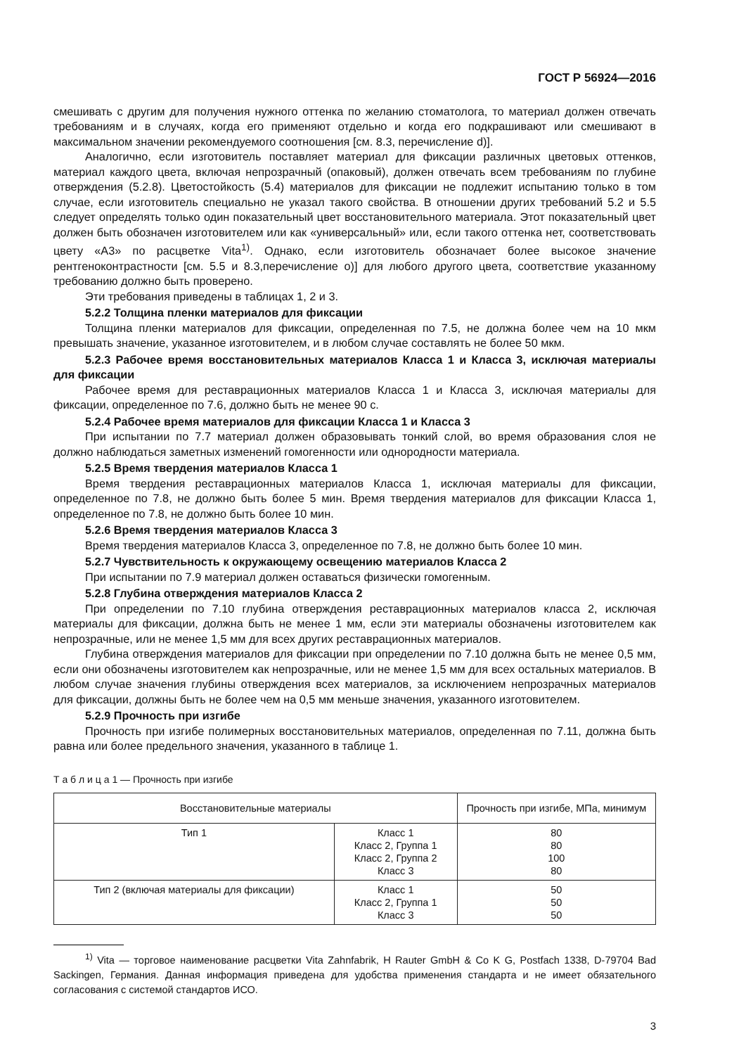ГОСТ Р 56924—2016
смешивать с другим для получения нужного оттенка по желанию стоматолога, то материал должен отвечать требованиям и в случаях, когда его применяют отдельно и когда его подкрашивают или смешивают в максимальном значении рекомендуемого соотношения [см. 8.3, перечисление d)].
Аналогично, если изготовитель поставляет материал для фиксации различных цветовых оттенков, материал каждого цвета, включая непрозрачный (опаковый), должен отвечать всем требованиям по глубине отверждения (5.2.8). Цветостойкость (5.4) материалов для фиксации не подлежит испытанию только в том случае, если изготовитель специально не указал такого свойства. В отношении других требований 5.2 и 5.5 следует определять только один показательный цвет восстановительного материала. Этот показательный цвет должен быть обозначен изготовителем или как «универсальный» или, если такого оттенка нет, соответствовать цвету «А3» по расцветке Vita<sup>1)</sup>. Однако, если изготовитель обозначает более высокое значение рентгеноконтрастности [см. 5.5 и 8.3,перечисление о)] для любого другого цвета, соответствие указанному требованию должно быть проверено.
Эти требования приведены в таблицах 1, 2 и 3.
5.2.2 Толщина пленки материалов для фиксации
Толщина пленки материалов для фиксации, определенная по 7.5, не должна более чем на 10 мкм превышать значение, указанное изготовителем, и в любом случае составлять не более 50 мкм.
5.2.3 Рабочее время восстановительных материалов Класса 1 и Класса 3, исключая материалы для фиксации
Рабочее время для реставрационных материалов Класса 1 и Класса 3, исключая материалы для фиксации, определенное по 7.6, должно быть не менее 90 с.
5.2.4 Рабочее время материалов для фиксации Класса 1 и Класса 3
При испытании по 7.7 материал должен образовывать тонкий слой, во время образования слоя не должно наблюдаться заметных изменений гомогенности или однородности материала.
5.2.5 Время твердения материалов Класса 1
Время твердения реставрационных материалов Класса 1, исключая материалы для фиксации, определенное по 7.8, не должно быть более 5 мин. Время твердения материалов для фиксации Класса 1, определенное по 7.8, не должно быть более 10 мин.
5.2.6 Время твердения материалов Класса 3
Время твердения материалов Класса 3, определенное по 7.8, не должно быть более 10 мин.
5.2.7 Чувствительность к окружающему освещению материалов Класса 2
При испытании по 7.9 материал должен оставаться физически гомогенным.
5.2.8 Глубина отверждения материалов Класса 2
При определении по 7.10 глубина отверждения реставрационных материалов класса 2, исключая материалы для фиксации, должна быть не менее 1 мм, если эти материалы обозначены изготовителем как непрозрачные, или не менее 1,5 мм для всех других реставрационных материалов.
Глубина отверждения материалов для фиксации при определении по 7.10 должна быть не менее 0,5 мм, если они обозначены изготовителем как непрозрачные, или не менее 1,5 мм для всех остальных материалов. В любом случае значения глубины отверждения всех материалов, за исключением непрозрачных материалов для фиксации, должны быть не более чем на 0,5 мм меньше значения, указанного изготовителем.
5.2.9 Прочность при изгибе
Прочность при изгибе полимерных восстановительных материалов, определенная по 7.11, должна быть равна или более предельного значения, указанного в таблице 1.
Т а б л и ц а 1 — Прочность при изгибе
| Восстановительные материалы | | Прочность при изгибе, МПа, минимум |
| --- | --- | --- |
| Тип 1 | Класс 1 Класс 2, Группа 1 Класс 2, Группа 2 Класс 3 | 80 80 100 80 |
| Тип 2 (включая материалы для фиксации) | Класс 1 Класс 2, Группа 1 Класс 3 | 50 50 50 |
<sup>1)</sup> Vita — торговое наименование расцветки Vita Zahnfabrik, H Rauter GmbH & Co K G, Postfach 1338, D-79704 Bad Sackingen, Германия. Данная информация приведена для удобства применения стандарта и не имеет обязательного согласования с системой стандартов ИСО.
3